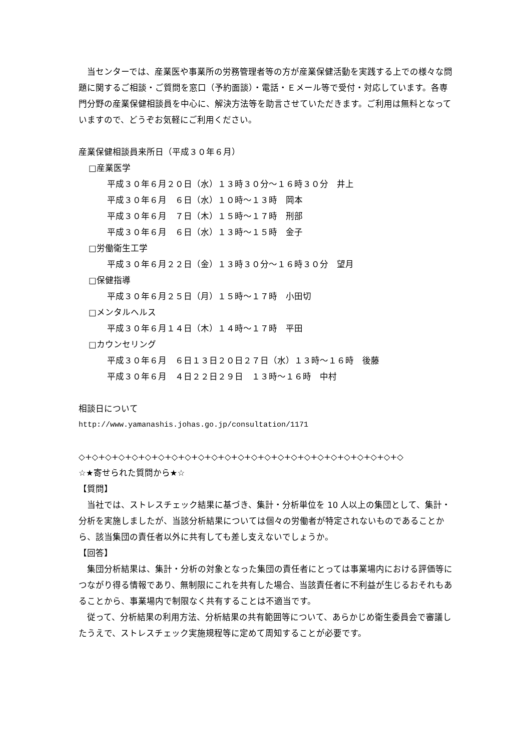当センターでは、産業医や事業所の労務管理者等の方が産業保健活動を実践する上での様々な問題に関するご相談・ご質問を窓口（予約面談）・電話・Ｅメール等で受付・対応しています。各専門分野の産業保健相談員を中心に、解決方法等を助言させていただきます。ご利用は無料となっていますので、どうぞお気軽にご利用ください。
産業保健相談員来所日（平成３０年６月）
□産業医学
平成３０年６月２０日（水）１３時３０分～１６時３０分　井上
平成３０年６月　６日（水）１０時～１３時　岡本
平成３０年６月　７日（木）１５時～１７時　刑部
平成３０年６月　６日（水）１３時～１５時　金子
□労働衛生工学
平成３０年６月２２日（金）１３時３０分～１６時３０分　望月
□保健指導
平成３０年６月２５日（月）１５時～１７時　小田切
□メンタルヘルス
平成３０年６月１４日（木）１４時～１７時　平田
□カウンセリング
平成３０年６月　６日１３日２０日２７日（水）１３時～１６時　後藤
平成３０年６月　４日２２日２９日　１３時～１６時　中村
相談日について
http://www.yamanashis.johas.go.jp/consultation/1171
◇+◇+◇+◇+◇+◇+◇+◇+◇+◇+◇+◇+◇+◇+◇+◇+◇+◇+◇+◇+◇+◇+◇+◇+◇
☆★寄せられた質問から★☆
【質問】
　当社では、ストレスチェック結果に基づき、集計・分析単位を 10 人以上の集団として、集計・分析を実施しましたが、当該分析結果については個々の労働者が特定されないものであることから、該当集団の責任者以外に共有しても差し支えないでしょうか。
【回答】
　集団分析結果は、集計・分析の対象となった集団の責任者にとっては事業場内における評価等につながり得る情報であり、無制限にこれを共有した場合、当該責任者に不利益が生じるおそれもあることから、事業場内で制限なく共有することは不適当です。
　従って、分析結果の利用方法、分析結果の共有範囲等について、あらかじめ衛生委員会で審議したうえで、ストレスチェック実施規程等に定めて周知することが必要です。